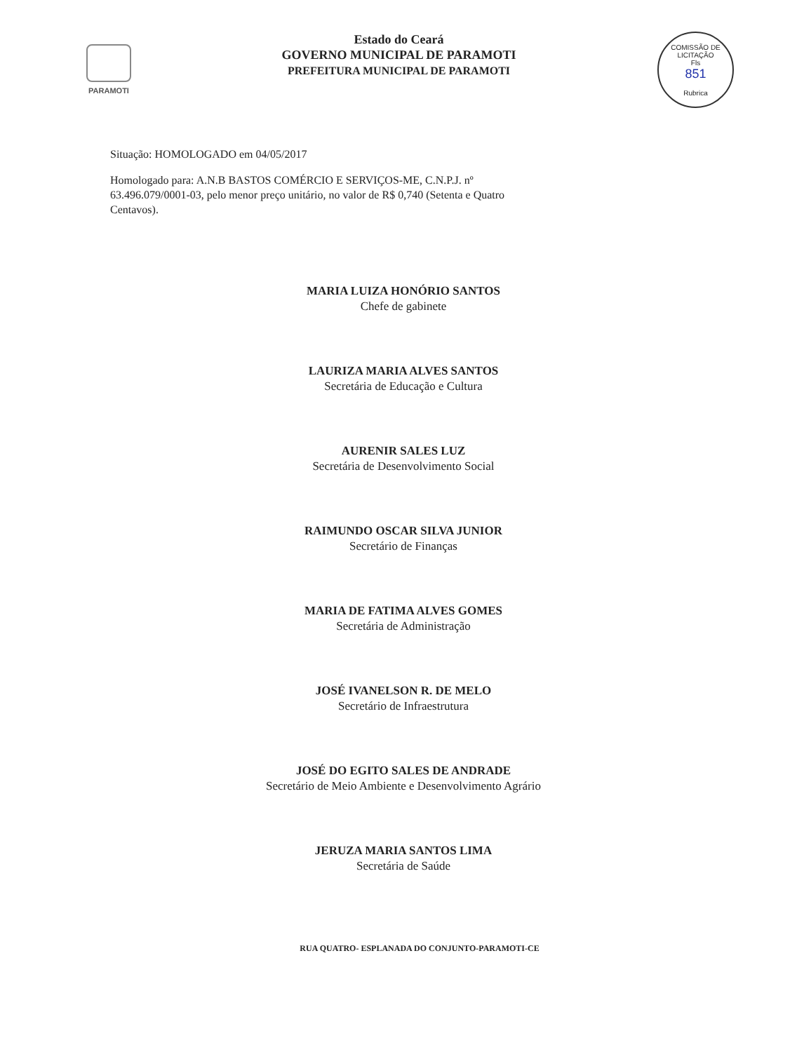PARAMOTI
Estado do Ceará
GOVERNO MUNICIPAL DE PARAMOTI
PREFEITURA MUNICIPAL DE PARAMOTI
COMISSÃO DE LICITAÇÃO
Fls
851
Rubrica
Situação: HOMOLOGADO em 04/05/2017
Homologado para: A.N.B BASTOS COMÉRCIO E SERVIÇOS-ME, C.N.P.J. nº 63.496.079/0001-03, pelo menor preço unitário, no valor de R$ 0,740 (Setenta e Quatro Centavos).
MARIA LUIZA HONÓRIO SANTOS
Chefe de gabinete
LAURIZA MARIA ALVES SANTOS
Secretária de Educação e Cultura
AURENIR SALES LUZ
Secretária de Desenvolvimento Social
RAIMUNDO OSCAR SILVA JUNIOR
Secretário de Finanças
MARIA DE FATIMA ALVES GOMES
Secretária de Administração
JOSÉ IVANELSON R. DE MELO
Secretário de Infraestrutura
JOSÉ DO EGITO SALES DE ANDRADE
Secretário de Meio Ambiente e Desenvolvimento Agrário
JERUZA MARIA SANTOS LIMA
Secretária de Saúde
RUA QUATRO- ESPLANADA DO CONJUNTO-PARAMOTI-CE